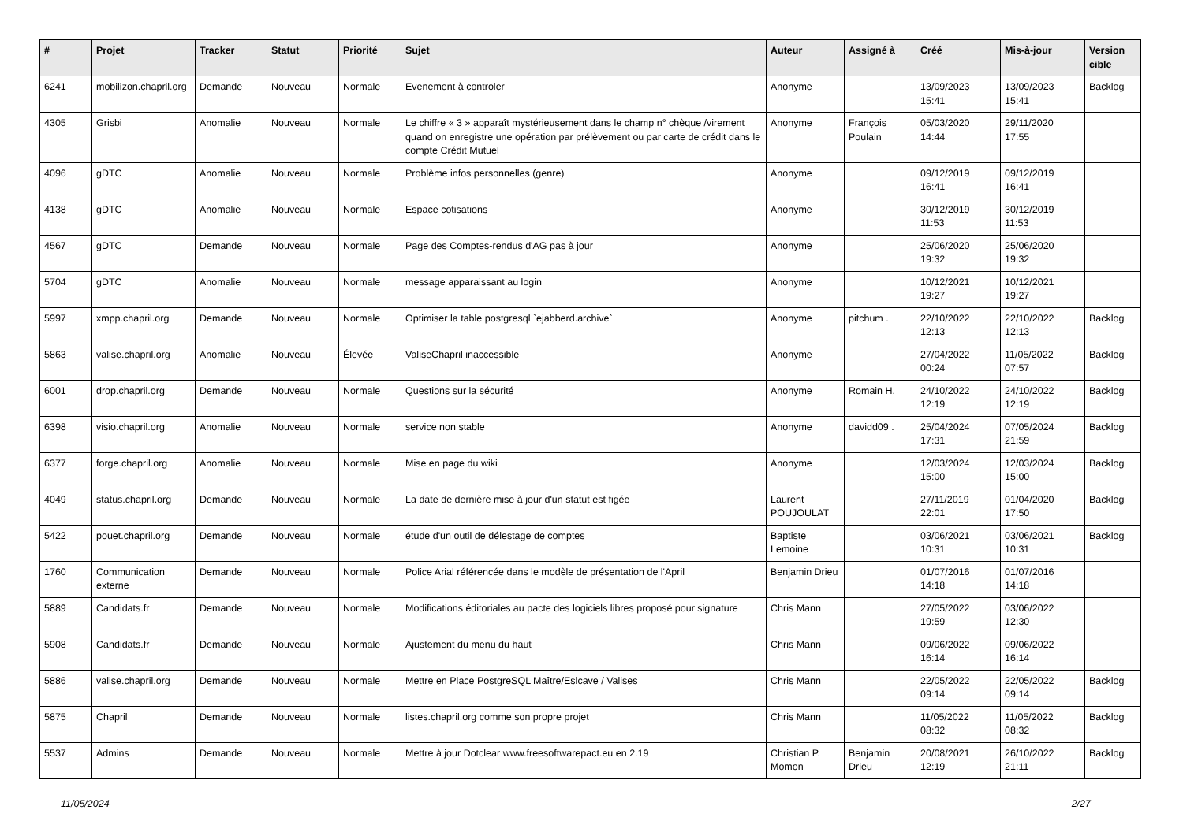| # | Projet | Tracker | Statut | Priorité | Sujet | Auteur | Assigné à | Créé | Mis-à-jour | Version cible |
| --- | --- | --- | --- | --- | --- | --- | --- | --- | --- | --- |
| 6241 | mobilizon.chapril.org | Demande | Nouveau | Normale | Evenement à controler | Anonyme | | 13/09/2023 15:41 | 13/09/2023 15:41 | Backlog |
| 4305 | Grisbi | Anomalie | Nouveau | Normale | Le chiffre « 3 » apparaît mystérieusement dans le champ n° chèque /virement quand on enregistre une opération par prélèvement ou par carte de crédit dans le compte Crédit Mutuel | Anonyme | François Poulain | 05/03/2020 14:44 | 29/11/2020 17:55 | |
| 4096 | gDTC | Anomalie | Nouveau | Normale | Problème infos personnelles (genre) | Anonyme | | 09/12/2019 16:41 | 09/12/2019 16:41 | |
| 4138 | gDTC | Anomalie | Nouveau | Normale | Espace cotisations | Anonyme | | 30/12/2019 11:53 | 30/12/2019 11:53 | |
| 4567 | gDTC | Demande | Nouveau | Normale | Page des Comptes-rendus d'AG pas à jour | Anonyme | | 25/06/2020 19:32 | 25/06/2020 19:32 | |
| 5704 | gDTC | Anomalie | Nouveau | Normale | message apparaissant au login | Anonyme | | 10/12/2021 19:27 | 10/12/2021 19:27 | |
| 5997 | xmpp.chapril.org | Demande | Nouveau | Normale | Optimiser la table postgresql `ejabberd.archive` | Anonyme | pitchum . | 22/10/2022 12:13 | 22/10/2022 12:13 | Backlog |
| 5863 | valise.chapril.org | Anomalie | Nouveau | Élevée | ValiseChapril inaccessible | Anonyme | | 27/04/2022 00:24 | 11/05/2022 07:57 | Backlog |
| 6001 | drop.chapril.org | Demande | Nouveau | Normale | Questions sur la sécurité | Anonyme | Romain H. | 24/10/2022 12:19 | 24/10/2022 12:19 | Backlog |
| 6398 | visio.chapril.org | Anomalie | Nouveau | Normale | service non stable | Anonyme | davidd09 . | 25/04/2024 17:31 | 07/05/2024 21:59 | Backlog |
| 6377 | forge.chapril.org | Anomalie | Nouveau | Normale | Mise en page du wiki | Anonyme | | 12/03/2024 15:00 | 12/03/2024 15:00 | Backlog |
| 4049 | status.chapril.org | Demande | Nouveau | Normale | La date de dernière mise à jour d'un statut est figée | Laurent POUJOULAT | | 27/11/2019 22:01 | 01/04/2020 17:50 | Backlog |
| 5422 | pouet.chapril.org | Demande | Nouveau | Normale | étude d'un outil de délestage de comptes | Baptiste Lemoine | | 03/06/2021 10:31 | 03/06/2021 10:31 | Backlog |
| 1760 | Communication externe | Demande | Nouveau | Normale | Police Arial référencée dans le modèle de présentation de l'April | Benjamin Drieu | | 01/07/2016 14:18 | 01/07/2016 14:18 | |
| 5889 | Candidats.fr | Demande | Nouveau | Normale | Modifications éditoriales au pacte des logiciels libres proposé pour signature | Chris Mann | | 27/05/2022 19:59 | 03/06/2022 12:30 | |
| 5908 | Candidats.fr | Demande | Nouveau | Normale | Ajustement du menu du haut | Chris Mann | | 09/06/2022 16:14 | 09/06/2022 16:14 | |
| 5886 | valise.chapril.org | Demande | Nouveau | Normale | Mettre en Place PostgreSQL Maître/Eslcave / Valises | Chris Mann | | 22/05/2022 09:14 | 22/05/2022 09:14 | Backlog |
| 5875 | Chapril | Demande | Nouveau | Normale | listes.chapril.org comme son propre projet | Chris Mann | | 11/05/2022 08:32 | 11/05/2022 08:32 | Backlog |
| 5537 | Admins | Demande | Nouveau | Normale | Mettre à jour Dotclear www.freesoftwarepact.eu en 2.19 | Christian P. Momon | Benjamin Drieu | 20/08/2021 12:19 | 26/10/2022 21:11 | Backlog |
11/05/2024 2/27